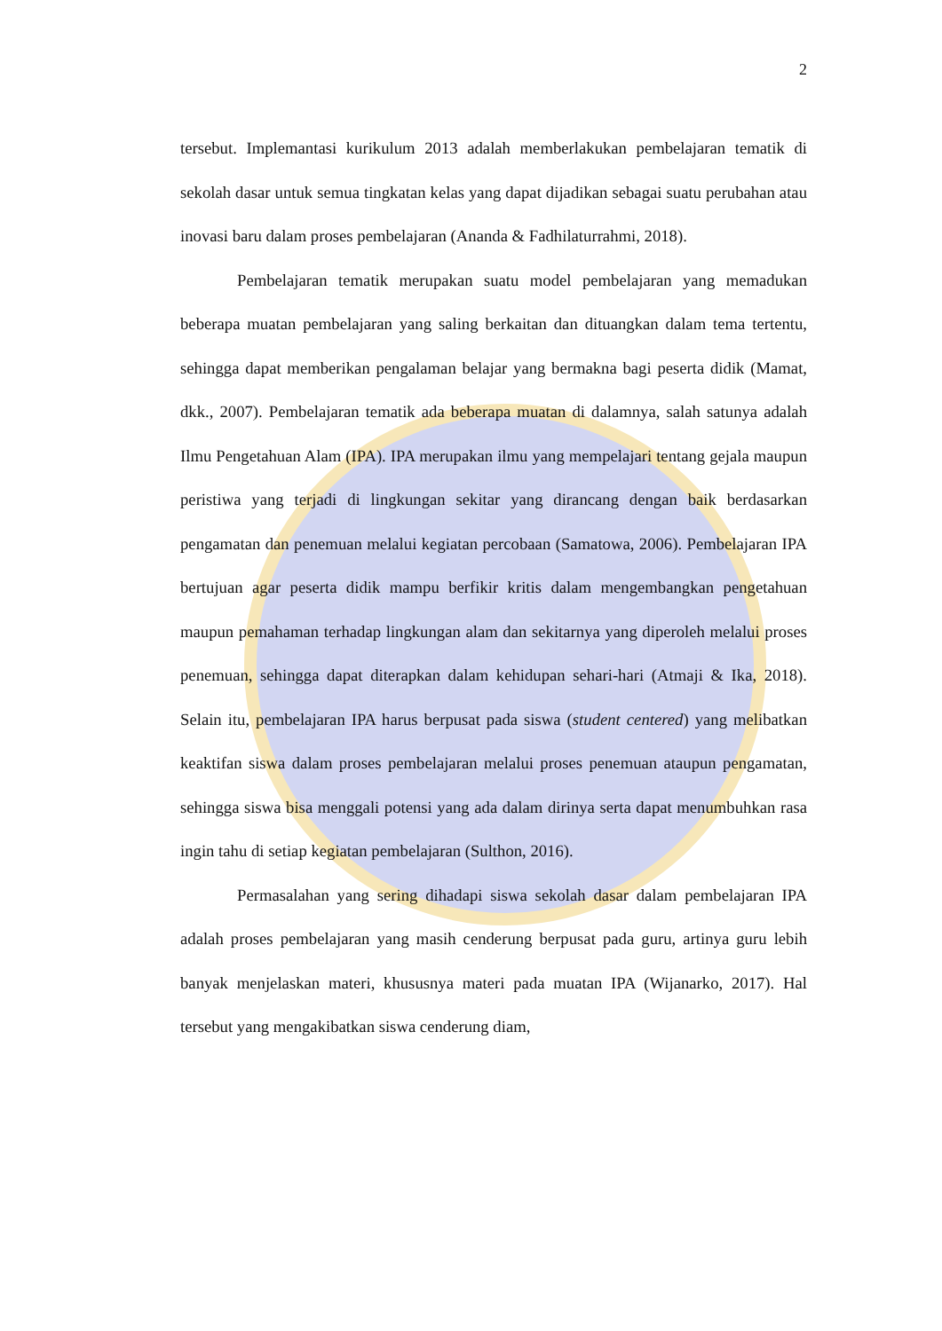2
tersebut. Implemantasi kurikulum 2013 adalah memberlakukan pembelajaran tematik di sekolah dasar untuk semua tingkatan kelas yang dapat dijadikan sebagai suatu perubahan atau inovasi baru dalam proses pembelajaran (Ananda & Fadhilaturrahmi, 2018).
Pembelajaran tematik merupakan suatu model pembelajaran yang memadukan beberapa muatan pembelajaran yang saling berkaitan dan dituangkan dalam tema tertentu, sehingga dapat memberikan pengalaman belajar yang bermakna bagi peserta didik (Mamat, dkk., 2007). Pembelajaran tematik ada beberapa muatan di dalamnya, salah satunya adalah Ilmu Pengetahuan Alam (IPA). IPA merupakan ilmu yang mempelajari tentang gejala maupun peristiwa yang terjadi di lingkungan sekitar yang dirancang dengan baik berdasarkan pengamatan dan penemuan melalui kegiatan percobaan (Samatowa, 2006). Pembelajaran IPA bertujuan agar peserta didik mampu berfikir kritis dalam mengembangkan pengetahuan maupun pemahaman terhadap lingkungan alam dan sekitarnya yang diperoleh melalui proses penemuan, sehingga dapat diterapkan dalam kehidupan sehari-hari (Atmaji & Ika, 2018). Selain itu, pembelajaran IPA harus berpusat pada siswa (student centered) yang melibatkan keaktifan siswa dalam proses pembelajaran melalui proses penemuan ataupun pengamatan, sehingga siswa bisa menggali potensi yang ada dalam dirinya serta dapat menumbuhkan rasa ingin tahu di setiap kegiatan pembelajaran (Sulthon, 2016).
Permasalahan yang sering dihadapi siswa sekolah dasar dalam pembelajaran IPA adalah proses pembelajaran yang masih cenderung berpusat pada guru, artinya guru lebih banyak menjelaskan materi, khususnya materi pada muatan IPA (Wijanarko, 2017). Hal tersebut yang mengakibatkan siswa cenderung diam,